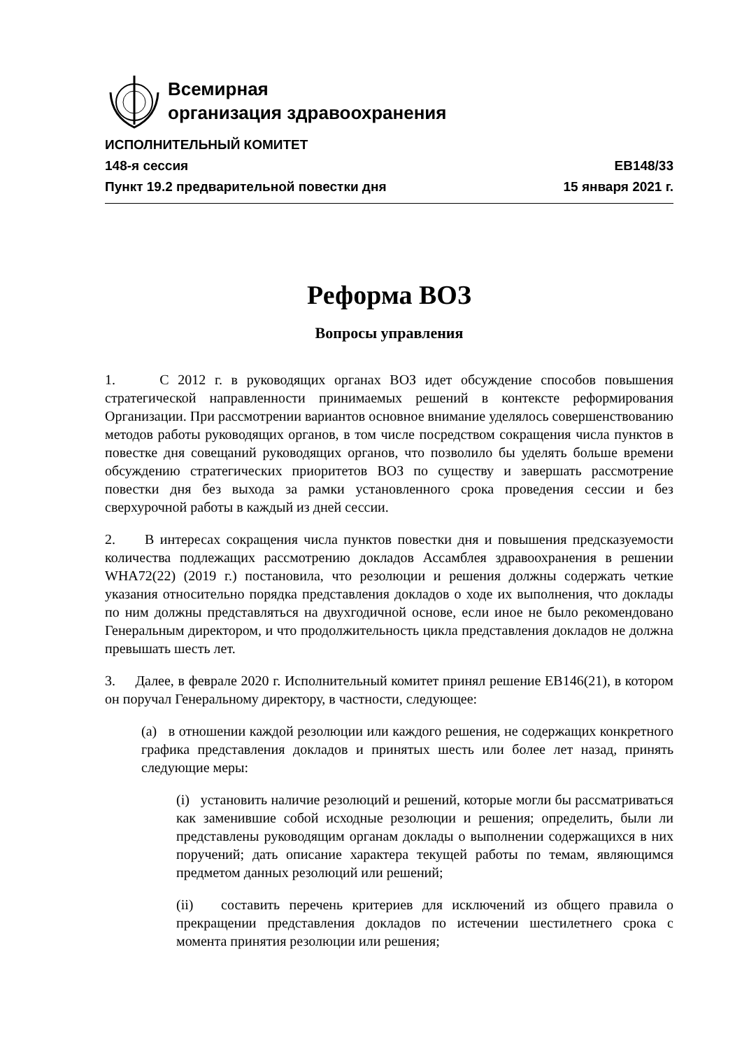Всемирная
организация здравоохранения
ИСПОЛНИТЕЛЬНЫЙ КОМИТЕТ
148-я сессия EB148/33
Пункт 19.2 предварительной повестки дня 15 января 2021 г.
Реформа ВОЗ
Вопросы управления
1. С 2012 г. в руководящих органах ВОЗ идет обсуждение способов повышения стратегической направленности принимаемых решений в контексте реформирования Организации. При рассмотрении вариантов основное внимание уделялось совершенствованию методов работы руководящих органов, в том числе посредством сокращения числа пунктов в повестке дня совещаний руководящих органов, что позволило бы уделять больше времени обсуждению стратегических приоритетов ВОЗ по существу и завершать рассмотрение повестки дня без выхода за рамки установленного срока проведения сессии и без сверхурочной работы в каждый из дней сессии.
2. В интересах сокращения числа пунктов повестки дня и повышения предсказуемости количества подлежащих рассмотрению докладов Ассамблея здравоохранения в решении WHA72(22) (2019 г.) постановила, что резолюции и решения должны содержать четкие указания относительно порядка представления докладов о ходе их выполнения, что доклады по ним должны представляться на двухгодичной основе, если иное не было рекомендовано Генеральным директором, и что продолжительность цикла представления докладов не должна превышать шесть лет.
3. Далее, в феврале 2020 г. Исполнительный комитет принял решение EB146(21), в котором он поручал Генеральному директору, в частности, следующее:
(a) в отношении каждой резолюции или каждого решения, не содержащих конкретного графика представления докладов и принятых шесть или более лет назад, принять следующие меры:
(i) установить наличие резолюций и решений, которые могли бы рассматриваться как заменившие собой исходные резолюции и решения; определить, были ли представлены руководящим органам доклады о выполнении содержащихся в них поручений; дать описание характера текущей работы по темам, являющимся предметом данных резолюций или решений;
(ii) составить перечень критериев для исключений из общего правила о прекращении представления докладов по истечении шестилетнего срока с момента принятия резолюции или решения;